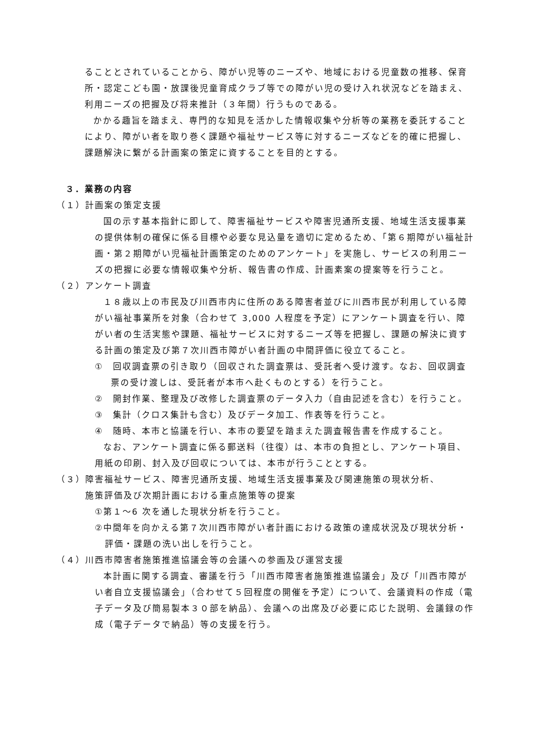ることとされていることから、障がい児等のニーズや、地域における児童数の推移、保育所・認定こども園・放課後児童育成クラブ等での障がい児の受け入れ状況などを踏まえ、利用ニーズの把握及び将来推計（３年間）行うものである。
かかる趣旨を踏まえ、専門的な知見を活かした情報収集や分析等の業務を委託することにより、障がい者を取り巻く課題や福祉サービス等に対するニーズなどを的確に把握し、課題解決に繋がる計画案の策定に資することを目的とする。
３．業務の内容
（１）計画案の策定支援
国の示す基本指針に即して、障害福祉サービスや障害児通所支援、地域生活支援事業の提供体制の確保に係る目標や必要な見込量を適切に定めるため、「第６期障がい福祉計画・第２期障がい児福祉計画策定のためのアンケート」を実施し、サービスの利用ニーズの把握に必要な情報収集や分析、報告書の作成、計画素案の提案等を行うこと。
（２）アンケート調査
１８歳以上の市民及び川西市内に住所のある障害者並びに川西市民が利用している障がい福祉事業所を対象（合わせて 3,000 人程度を予定）にアンケート調査を行い、障がい者の生活実態や課題、福祉サービスに対するニーズ等を把握し、課題の解決に資する計画の策定及び第７次川西市障がい者計画の中間評価に役立てること。
①　回収調査票の引き取り（回収された調査票は、受託者へ受け渡す。なお、回収調査票の受け渡しは、受託者が本市へ赴くものとする）を行うこと。
②　開封作業、整理及び改修した調査票のデータ入力（自由記述を含む）を行うこと。
③　集計（クロス集計も含む）及びデータ加工、作表等を行うこと。
④　随時、本市と協議を行い、本市の要望を踏まえた調査報告書を作成すること。
なお、アンケート調査に係る郵送料（往復）は、本市の負担とし、アンケート項目、用紙の印刷、封入及び回収については、本市が行うこととする。
（３）障害福祉サービス、障害児通所支援、地域生活支援事業及び関連施策の現状分析、
　　　施策評価及び次期計画における重点施策等の提案
①第１～6 次を通した現状分析を行うこと。
②中間年を向かえる第７次川西市障がい者計画における政策の達成状況及び現状分析・評価・課題の洗い出しを行うこと。
（４）川西市障害者施策推進協議会等の会議への参画及び運営支援
本計画に関する調査、審議を行う「川西市障害者施策推進協議会」及び「川西市障がい者自立支援協議会」（合わせて５回程度の開催を予定）について、会議資料の作成（電子データ及び簡易製本３０部を納品）、会議への出席及び必要に応じた説明、会議録の作成（電子データで納品）等の支援を行う。